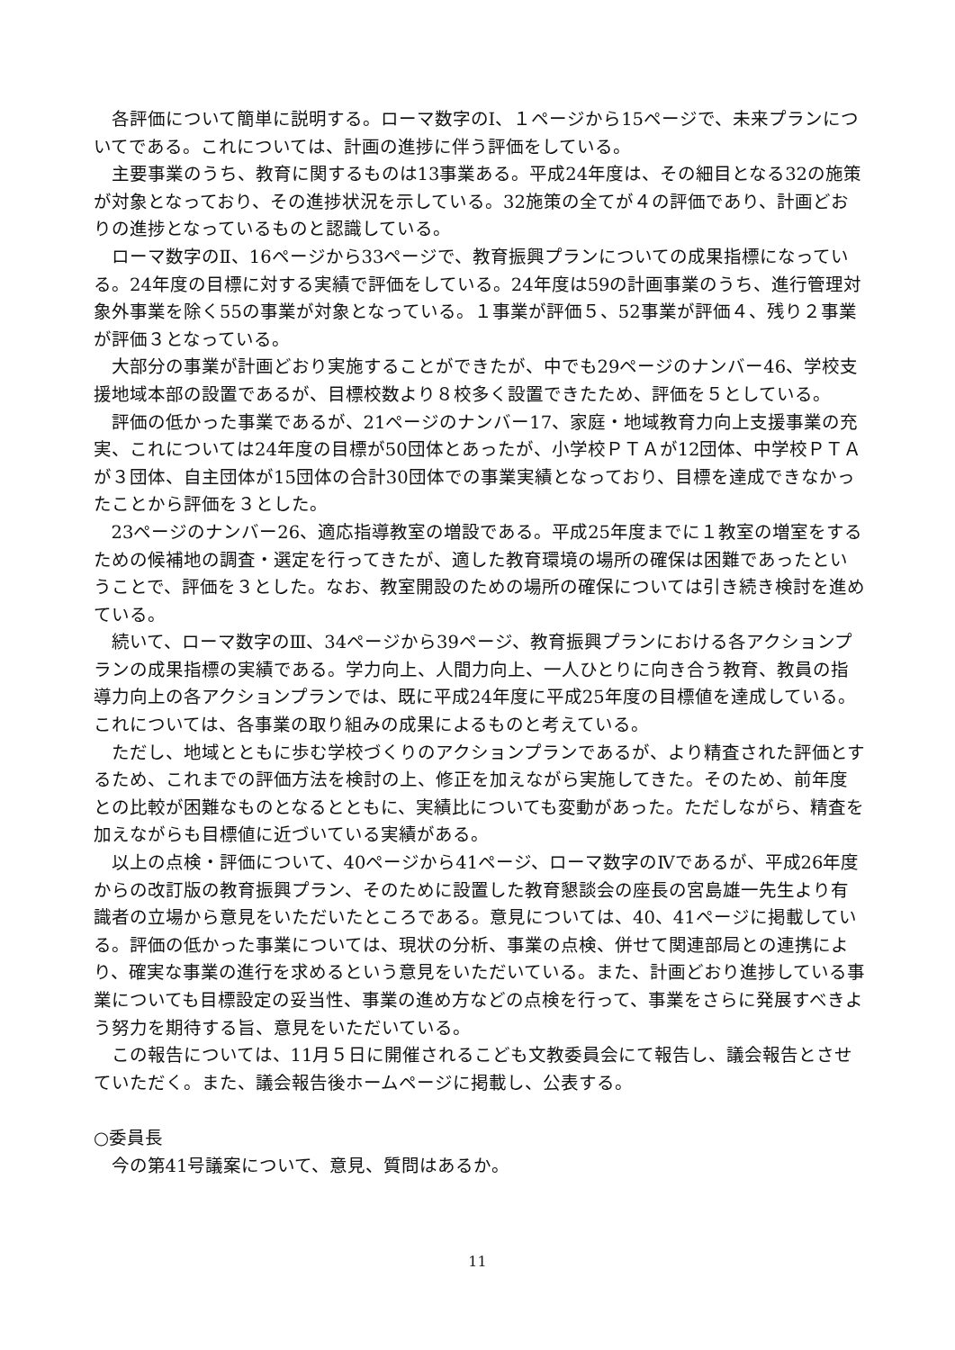各評価について簡単に説明する。ローマ数字のⅠ、１ページから15ページで、未来プランについてである。これについては、計画の進捗に伴う評価をしている。
主要事業のうち、教育に関するものは13事業ある。平成24年度は、その細目となる32の施策が対象となっており、その進捗状況を示している。32施策の全てが４の評価であり、計画どおりの進捗となっているものと認識している。
ローマ数字のⅡ、16ページから33ページで、教育振興プランについての成果指標になっている。24年度の目標に対する実績で評価をしている。24年度は59の計画事業のうち、進行管理対象外事業を除く55の事業が対象となっている。１事業が評価５、52事業が評価４、残り２事業が評価３となっている。
大部分の事業が計画どおり実施することができたが、中でも29ページのナンバー46、学校支援地域本部の設置であるが、目標校数より８校多く設置できたため、評価を５としている。
評価の低かった事業であるが、21ページのナンバー17、家庭・地域教育力向上支援事業の充実、これについては24年度の目標が50団体とあったが、小学校ＰＴＡが12団体、中学校ＰＴＡが３団体、自主団体が15団体の合計30団体での事業実績となっており、目標を達成できなかったことから評価を３とした。
23ページのナンバー26、適応指導教室の増設である。平成25年度までに１教室の増室をするための候補地の調査・選定を行ってきたが、適した教育環境の場所の確保は困難であったということで、評価を３とした。なお、教室開設のための場所の確保については引き続き検討を進めている。
続いて、ローマ数字のⅢ、34ページから39ページ、教育振興プランにおける各アクションプランの成果指標の実績である。学力向上、人間力向上、一人ひとりに向き合う教育、教員の指導力向上の各アクションプランでは、既に平成24年度に平成25年度の目標値を達成している。これについては、各事業の取り組みの成果によるものと考えている。
ただし、地域とともに歩む学校づくりのアクションプランであるが、より精査された評価とするため、これまでの評価方法を検討の上、修正を加えながら実施してきた。そのため、前年度との比較が困難なものとなるとともに、実績比についても変動があった。ただしながら、精査を加えながらも目標値に近づいている実績がある。
以上の点検・評価について、40ページから41ページ、ローマ数字のⅣであるが、平成26年度からの改訂版の教育振興プラン、そのために設置した教育懇談会の座長の宮島雄一先生より有識者の立場から意見をいただいたところである。意見については、40、41ページに掲載している。評価の低かった事業については、現状の分析、事業の点検、併せて関連部局との連携により、確実な事業の進行を求めるという意見をいただいている。また、計画どおり進捗している事業についても目標設定の妥当性、事業の進め方などの点検を行って、事業をさらに発展すべきよう努力を期待する旨、意見をいただいている。
この報告については、11月５日に開催されるこども文教委員会にて報告し、議会報告とさせていただく。また、議会報告後ホームページに掲載し、公表する。
○委員長
今の第41号議案について、意見、質問はあるか。
11